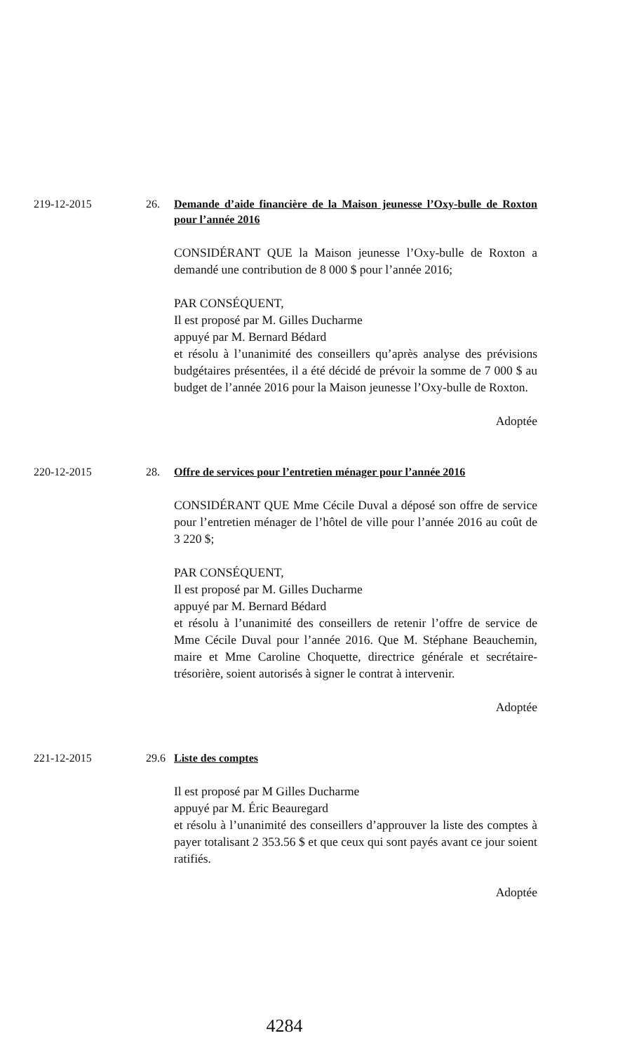219-12-2015 26.
Demande d’aide financière de la Maison jeunesse l’Oxy-bulle de Roxton pour l’année 2016
CONSIDÉRANT QUE la Maison jeunesse l’Oxy-bulle de Roxton a demandé une contribution de 8 000 $ pour l’année 2016;
PAR CONSÉQUENT,
Il est proposé par M. Gilles Ducharme
appuyé par M. Bernard Bédard
et résolu à l’unanimité des conseillers qu’après analyse des prévisions budgétaires présentées, il a été décidé de prévoir la somme de 7 000 $ au budget de l’année 2016 pour la Maison jeunesse l’Oxy-bulle de Roxton.
Adoptée
220-12-2015 28.
Offre de services pour l’entretien ménager pour l’année 2016
CONSIDÉRANT QUE Mme Cécile Duval a déposé son offre de service pour l’entretien ménager de l’hôtel de ville pour l’année 2016 au coût de 3 220 $;
PAR CONSÉQUENT,
Il est proposé par M. Gilles Ducharme
appuyé par M. Bernard Bédard
et résolu à l’unanimité des conseillers de retenir l’offre de service de Mme Cécile Duval pour l’année 2016. Que M. Stéphane Beauchemin, maire et Mme Caroline Choquette, directrice générale et secrétaire-trésorière, soient autorisés à signer le contrat à intervenir.
Adoptée
221-12-2015 29.6
Liste des comptes
Il est proposé par M Gilles Ducharme
appuyé par M. Éric Beauregard
et résolu à l’unanimité des conseillers d’approuver la liste des comptes à payer totalisant 2 353.56 $ et que ceux qui sont payés avant ce jour soient ratifiés.
Adoptée
4284